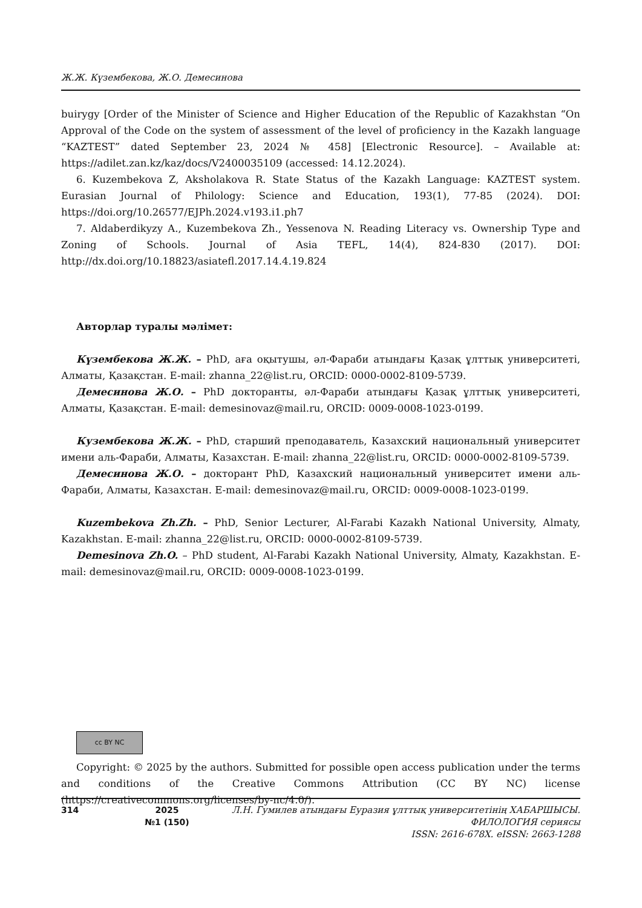Ж.Ж. Күзембекова, Ж.О. Демесинова
buirygy [Order of the Minister of Science and Higher Education of the Republic of Kazakhstan “On Approval of the Code on the system of assessment of the level of proficiency in the Kazakh language “KAZTEST” dated September 23, 2024 № 458] [Electronic Resource]. – Available at: https://adilet.zan.kz/kaz/docs/V2400035109 (accessed: 14.12.2024).
6. Kuzembekova Z, Aksholakova R. State Status of the Kazakh Language: KAZTEST system. Eurasian Journal of Philology: Science and Education, 193(1), 77-85 (2024). DOI: https://doi.org/10.26577/EJPh.2024.v193.i1.ph7
7. Aldaberdikyzy A., Kuzembekova Zh., Yessenova N. Reading Literacy vs. Ownership Type and Zoning of Schools. Journal of Asia TEFL, 14(4), 824-830 (2017). DOI: http://dx.doi.org/10.18823/asiatefl.2017.14.4.19.824
Авторлар туралы мәлімет:
Күзембекова Ж.Ж. – PhD, аға оқытушы, әл-Фараби атындағы Қазақ ұлттық университеті, Алматы, Қазақстан. E-mail: zhanna_22@list.ru, ORCID: 0000-0002-8109-5739.
Демесинова Ж.О. – PhD докторанты, әл-Фараби атындағы Қазақ ұлттық университеті, Алматы, Қазақстан. E-mail: demesinovaz@mail.ru, ORCID: 0009-0008-1023-0199.
Кузембекова Ж.Ж. – PhD, старший преподаватель, Казахский национальный университет имени аль-Фараби, Алматы, Казахстан. E-mail: zhanna_22@list.ru, ORCID: 0000-0002-8109-5739.
Демесинова Ж.О. – докторант PhD, Казахский национальный университет имени аль-Фараби, Алматы, Казахстан. E-mail: demesinovaz@mail.ru, ORCID: 0009-0008-1023-0199.
Kuzembekova Zh.Zh. – PhD, Senior Lecturer, Al-Farabi Kazakh National University, Almaty, Kazakhstan. E-mail: zhanna_22@list.ru, ORCID: 0000-0002-8109-5739.
Demesinova Zh.O. – PhD student, Al-Farabi Kazakh National University, Almaty, Kazakhstan. E-mail: demesinovaz@mail.ru, ORCID: 0009-0008-1023-0199.
cc BY NC
Copyright: © 2025 by the authors. Submitted for possible open access publication under the terms and conditions of the Creative Commons Attribution (CC BY NC) license (https://creativecommons.org/licenses/by-nc/4.0/).
314 2025
№1 (150)
Л.Н. Гумилев атындағы Еуразия ұлттық университетінің ХАБАРШЫСЫ.
ФИЛОЛОГИЯ сериясы
ISSN: 2616-678X. eISSN: 2663-1288